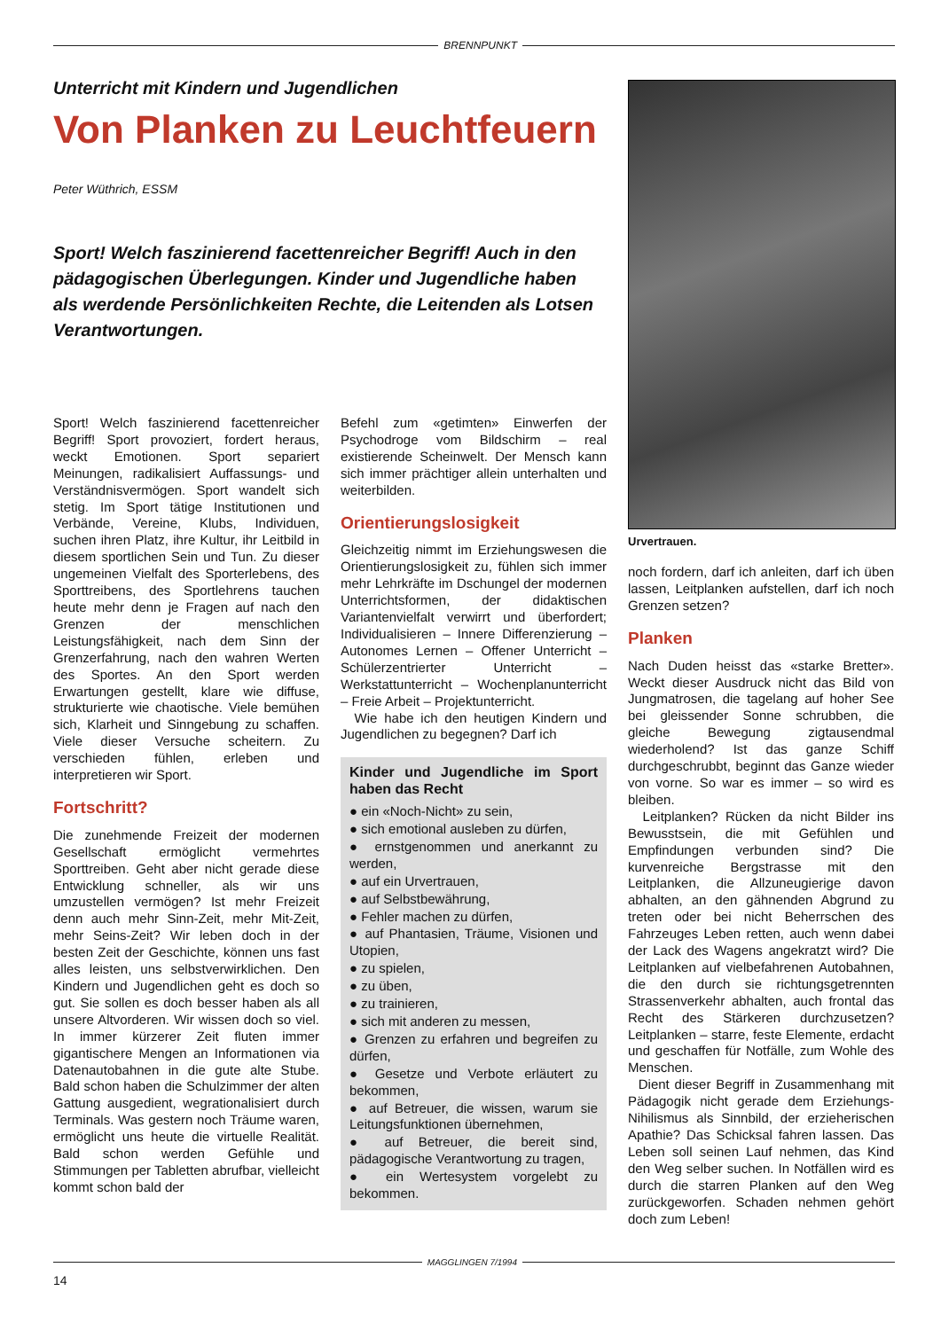BRENNPUNKT
Unterricht mit Kindern und Jugendlichen
Von Planken zu Leuchtfeuern
Peter Wüthrich, ESSM
Sport! Welch faszinierend facettenreicher Begriff! Auch in den pädagogischen Überlegungen. Kinder und Jugendliche haben als werdende Persönlichkeiten Rechte, die Leitenden als Lotsen Verantwortungen.
Urvertrauen.
Sport! Welch faszinierend facettenreicher Begriff! Sport provoziert, fordert heraus, weckt Emotionen. Sport separiert Meinungen, radikalisiert Auffassungs- und Verständnisvermögen. Sport wandelt sich stetig. Im Sport tätige Institutionen und Verbände, Vereine, Klubs, Individuen, suchen ihren Platz, ihre Kultur, ihr Leitbild in diesem sportlichen Sein und Tun. Zu dieser ungemeinen Vielfalt des Sporterlebens, des Sporttreibens, des Sportlehrens tauchen heute mehr denn je Fragen auf nach den Grenzen der menschlichen Leistungsfähigkeit, nach dem Sinn der Grenzerfahrung, nach den wahren Werten des Sportes. An den Sport werden Erwartungen gestellt, klare wie diffuse, strukturierte wie chaotische. Viele bemühen sich, Klarheit und Sinngebung zu schaffen. Viele dieser Versuche scheitern. Zu verschieden fühlen, erleben und interpretieren wir Sport.
Fortschritt?
Die zunehmende Freizeit der modernen Gesellschaft ermöglicht vermehrtes Sporttreiben. Geht aber nicht gerade diese Entwicklung schneller, als wir uns umzustellen vermögen? Ist mehr Freizeit denn auch mehr Sinn-Zeit, mehr Mit-Zeit, mehr Seins-Zeit? Wir leben doch in der besten Zeit der Geschichte, können uns fast alles leisten, uns selbstverwirklichen. Den Kindern und Jugendlichen geht es doch so gut. Sie sollen es doch besser haben als all unsere Altvorderen. Wir wissen doch so viel. In immer kürzerer Zeit fluten immer gigantischere Mengen an Informationen via Datenautobahnen in die gute alte Stube. Bald schon haben die Schulzimmer der alten Gattung ausgedient, wegrationalisiert durch Terminals. Was gestern noch Träume waren, ermöglicht uns heute die virtuelle Realität. Bald schon werden Gefühle und Stimmungen per Tabletten abrufbar, vielleicht kommt schon bald der
Befehl zum «getimten» Einwerfen der Psychodroge vom Bildschirm – real existierende Scheinwelt. Der Mensch kann sich immer prächtiger allein unterhalten und weiterbilden.
Orientierungslosigkeit
Gleichzeitig nimmt im Erziehungswesen die Orientierungslosigkeit zu, fühlen sich immer mehr Lehrkräfte im Dschungel der modernen Unterrichtsformen, der didaktischen Variantenvielfalt verwirrt und überfordert; Individualisieren – Innere Differenzierung – Autonomes Lernen – Offener Unterricht – Schülerzentrierter Unterricht – Werkstattunterricht – Wochenplanunterricht – Freie Arbeit – Projektunterricht.
Wie habe ich den heutigen Kindern und Jugendlichen zu begegnen? Darf ich
Kinder und Jugendliche im Sport haben das Recht
● ein «Noch-Nicht» zu sein,
● sich emotional ausleben zu dürfen,
● ernstgenommen und anerkannt zu werden,
● auf ein Urvertrauen,
● auf Selbstbewährung,
● Fehler machen zu dürfen,
● auf Phantasien, Träume, Visionen und Utopien,
● zu spielen,
● zu üben,
● zu trainieren,
● sich mit anderen zu messen,
● Grenzen zu erfahren und begreifen zu dürfen,
● Gesetze und Verbote erläutert zu bekommen,
● auf Betreuer, die wissen, warum sie Leitungsfunktionen übernehmen,
● auf Betreuer, die bereit sind, pädagogische Verantwortung zu tragen,
● ein Wertesystem vorgelebt zu bekommen.
noch fordern, darf ich anleiten, darf ich üben lassen, Leitplanken aufstellen, darf ich noch Grenzen setzen?
Planken
Nach Duden heisst das «starke Bretter». Weckt dieser Ausdruck nicht das Bild von Jungmatrosen, die tagelang auf hoher See bei gleissender Sonne schrubben, die gleiche Bewegung zigtausendmal wiederholend? Ist das ganze Schiff durchgeschrubbt, beginnt das Ganze wieder von vorne. So war es immer – so wird es bleiben.
Leitplanken? Rücken da nicht Bilder ins Bewusstsein, die mit Gefühlen und Empfindungen verbunden sind? Die kurvenreiche Bergstrasse mit den Leitplanken, die Allzuneugierige davon abhalten, an den gähnenden Abgrund zu treten oder bei nicht Beherrschen des Fahrzeuges Leben retten, auch wenn dabei der Lack des Wagens angekratzt wird? Die Leitplanken auf vielbefahrenen Autobahnen, die den durch sie richtungsgetrennten Strassenverkehr abhalten, auch frontal das Recht des Stärkeren durchzusetzen? Leitplanken – starre, feste Elemente, erdacht und geschaffen für Notfälle, zum Wohle des Menschen.
Dient dieser Begriff in Zusammenhang mit Pädagogik nicht gerade dem Erziehungs-Nihilismus als Sinnbild, der erzieherischen Apathie? Das Schicksal fahren lassen. Das Leben soll seinen Lauf nehmen, das Kind den Weg selber suchen. In Notfällen wird es durch die starren Planken auf den Weg zurückgeworfen. Schaden nehmen gehört doch zum Leben!
MAGGLINGEN 7/1994
14